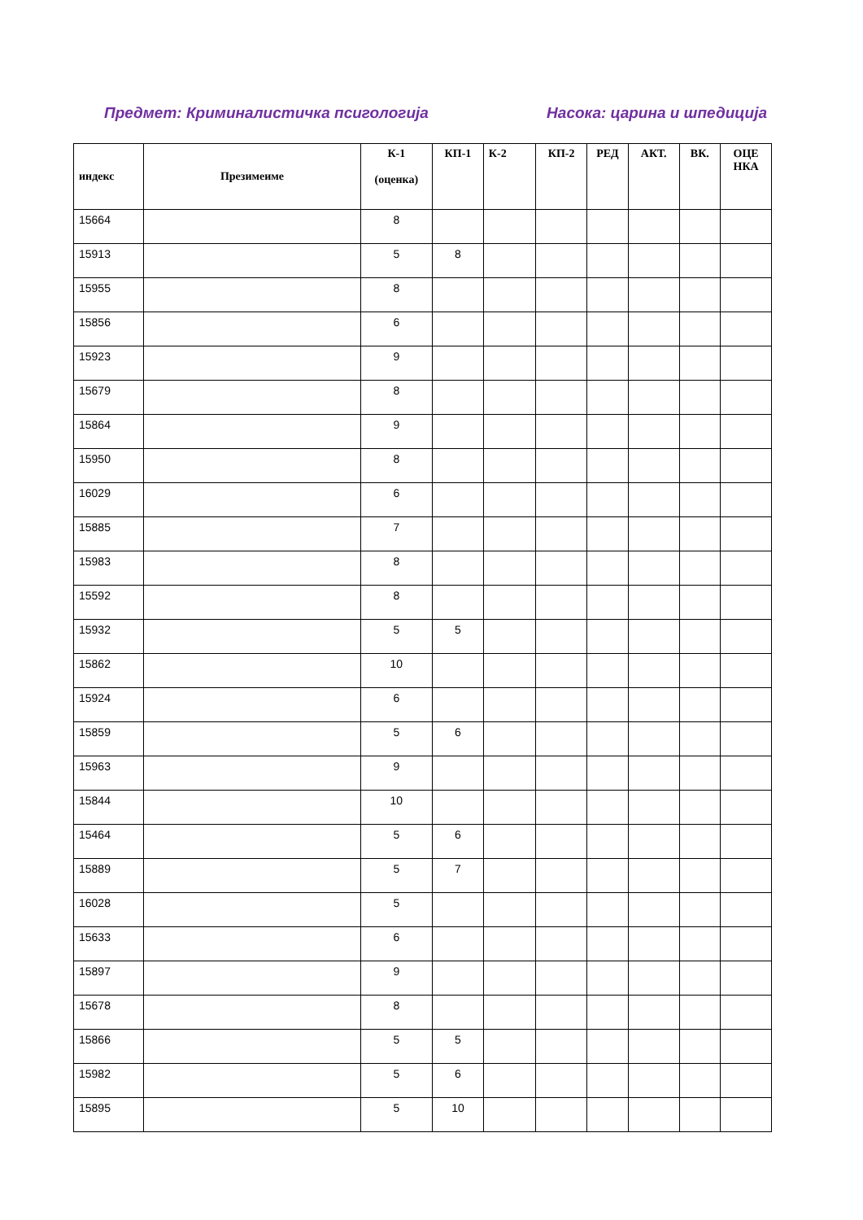Предмет: Криминалистичка псигологија Насока: царина и шпедиција
| индекс | Презимеиме | К-1 (оценка) | КП-1 | К-2 | КП-2 | РЕД | АКТ. | ВК. | ОЦЕ НКА |
| --- | --- | --- | --- | --- | --- | --- | --- | --- | --- |
| 15664 | | 8 | | | | | | | |
| 15913 | | 5 | 8 | | | | | | |
| 15955 | | 8 | | | | | | | |
| 15856 | | 6 | | | | | | | |
| 15923 | | 9 | | | | | | | |
| 15679 | | 8 | | | | | | | |
| 15864 | | 9 | | | | | | | |
| 15950 | | 8 | | | | | | | |
| 16029 | | 6 | | | | | | | |
| 15885 | | 7 | | | | | | | |
| 15983 | | 8 | | | | | | | |
| 15592 | | 8 | | | | | | | |
| 15932 | | 5 | 5 | | | | | | |
| 15862 | | 10 | | | | | | | |
| 15924 | | 6 | | | | | | | |
| 15859 | | 5 | 6 | | | | | | |
| 15963 | | 9 | | | | | | | |
| 15844 | | 10 | | | | | | | |
| 15464 | | 5 | 6 | | | | | | |
| 15889 | | 5 | 7 | | | | | | |
| 16028 | | 5 | | | | | | | |
| 15633 | | 6 | | | | | | | |
| 15897 | | 9 | | | | | | | |
| 15678 | | 8 | | | | | | | |
| 15866 | | 5 | 5 | | | | | | |
| 15982 | | 5 | 6 | | | | | | |
| 15895 | | 5 | 10 | | | | | | |